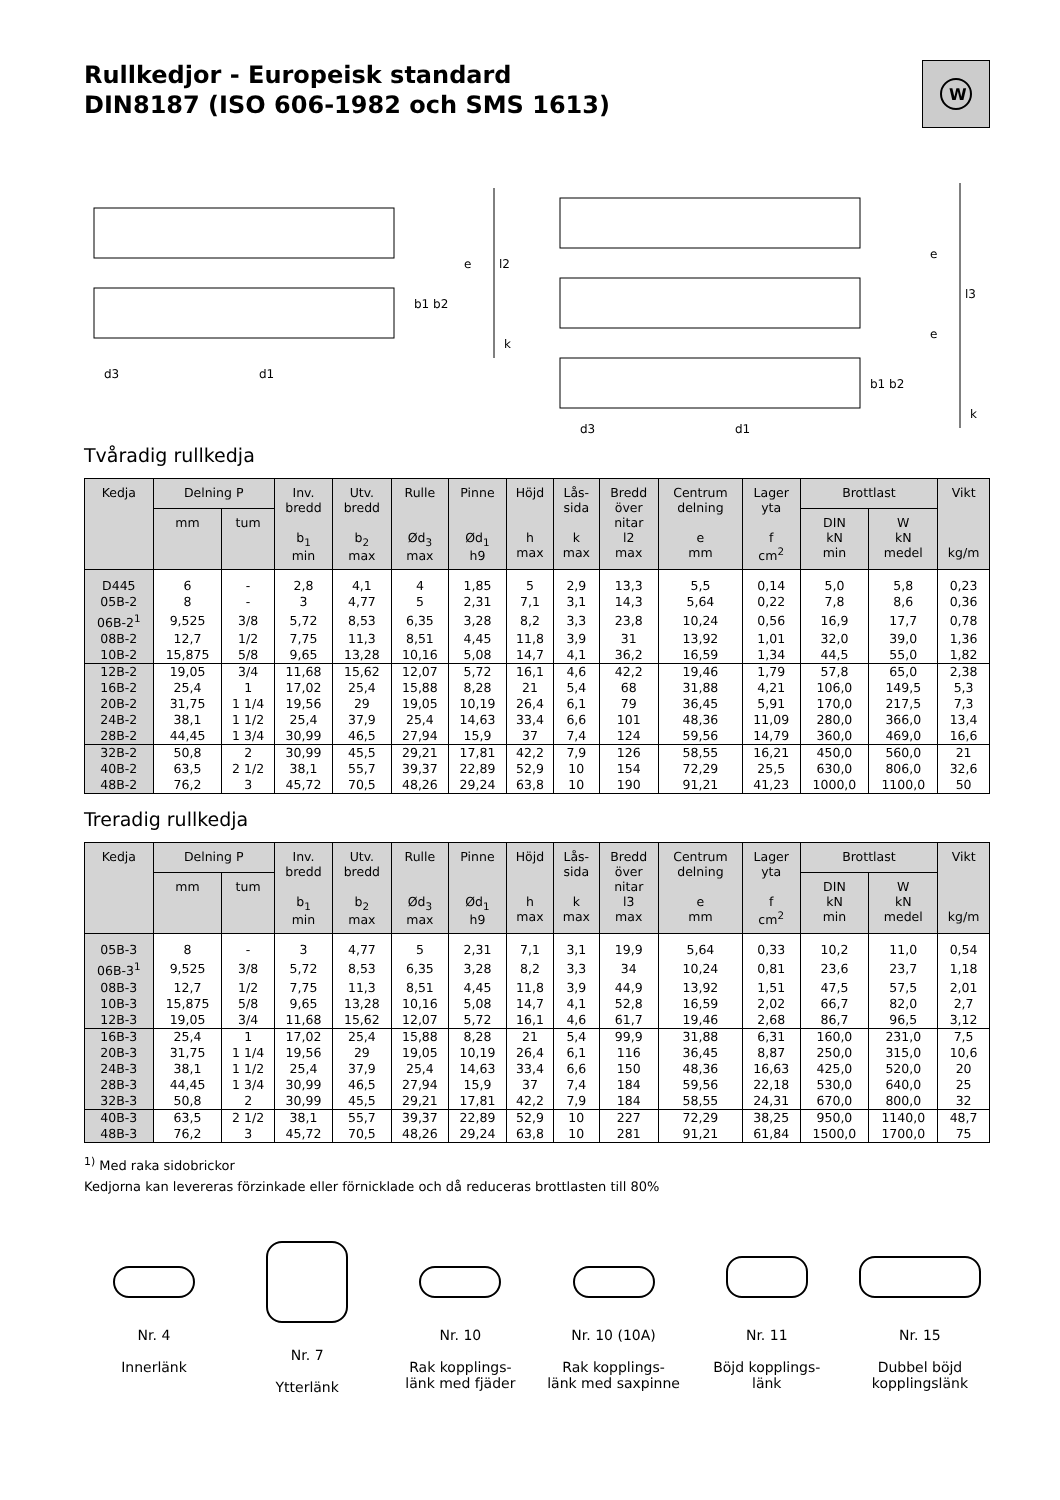Rullkedjor - Europeisk standard
DIN8187 (ISO 606-1982 och SMS 1613)
W
e
l2
b1 b2
k
d3
d1
e
e
l3
b1 b2
k
d3
d1
Tvåradig rullkedja
| Kedja | Delning P | | Inv. bredd b<sub>1</sub> min | Utv. bredd b<sub>2</sub> max | Rulle Ød<sub>3</sub> max | Pinne Ød<sub>1</sub> h9 | Höjd h max | Lås- sida k max | Bredd över nitar l2 max | Centrum delning e mm | Lager yta f cm<sup>2</sup> | Brottlast | | Vikt kg/m |
| --- | --- | --- | --- | --- | --- | --- | --- | --- | --- | --- | --- | --- | --- | --- |
| | mm | tum | | | | | | | | | | DIN kN min | W kN medel | |
| D445 | 6 | - | 2,8 | 4,1 | 4 | 1,85 | 5 | 2,9 | 13,3 | 5,5 | 0,14 | 5,0 | 5,8 | 0,23 |
| 05B-2 | 8 | - | 3 | 4,77 | 5 | 2,31 | 7,1 | 3,1 | 14,3 | 5,64 | 0,22 | 7,8 | 8,6 | 0,36 |
| 06B-2<sup>1</sup> | 9,525 | 3/8 | 5,72 | 8,53 | 6,35 | 3,28 | 8,2 | 3,3 | 23,8 | 10,24 | 0,56 | 16,9 | 17,7 | 0,78 |
| 08B-2 | 12,7 | 1/2 | 7,75 | 11,3 | 8,51 | 4,45 | 11,8 | 3,9 | 31 | 13,92 | 1,01 | 32,0 | 39,0 | 1,36 |
| 10B-2 | 15,875 | 5/8 | 9,65 | 13,28 | 10,16 | 5,08 | 14,7 | 4,1 | 36,2 | 16,59 | 1,34 | 44,5 | 55,0 | 1,82 |
| 12B-2 | 19,05 | 3/4 | 11,68 | 15,62 | 12,07 | 5,72 | 16,1 | 4,6 | 42,2 | 19,46 | 1,79 | 57,8 | 65,0 | 2,38 |
| 16B-2 | 25,4 | 1 | 17,02 | 25,4 | 15,88 | 8,28 | 21 | 5,4 | 68 | 31,88 | 4,21 | 106,0 | 149,5 | 5,3 |
| 20B-2 | 31,75 | 1 1/4 | 19,56 | 29 | 19,05 | 10,19 | 26,4 | 6,1 | 79 | 36,45 | 5,91 | 170,0 | 217,5 | 7,3 |
| 24B-2 | 38,1 | 1 1/2 | 25,4 | 37,9 | 25,4 | 14,63 | 33,4 | 6,6 | 101 | 48,36 | 11,09 | 280,0 | 366,0 | 13,4 |
| 28B-2 | 44,45 | 1 3/4 | 30,99 | 46,5 | 27,94 | 15,9 | 37 | 7,4 | 124 | 59,56 | 14,79 | 360,0 | 469,0 | 16,6 |
| 32B-2 | 50,8 | 2 | 30,99 | 45,5 | 29,21 | 17,81 | 42,2 | 7,9 | 126 | 58,55 | 16,21 | 450,0 | 560,0 | 21 |
| 40B-2 | 63,5 | 2 1/2 | 38,1 | 55,7 | 39,37 | 22,89 | 52,9 | 10 | 154 | 72,29 | 25,5 | 630,0 | 806,0 | 32,6 |
| 48B-2 | 76,2 | 3 | 45,72 | 70,5 | 48,26 | 29,24 | 63,8 | 10 | 190 | 91,21 | 41,23 | 1000,0 | 1100,0 | 50 |
Treradig rullkedja
| Kedja | Delning P | | Inv. bredd b<sub>1</sub> min | Utv. bredd b<sub>2</sub> max | Rulle Ød<sub>3</sub> max | Pinne Ød<sub>1</sub> h9 | Höjd h max | Lås- sida k max | Bredd över nitar l3 max | Centrum delning e mm | Lager yta f cm<sup>2</sup> | Brottlast | | Vikt kg/m |
| --- | --- | --- | --- | --- | --- | --- | --- | --- | --- | --- | --- | --- | --- | --- |
| | mm | tum | | | | | | | | | | DIN kN min | W kN medel | |
| 05B-3 | 8 | - | 3 | 4,77 | 5 | 2,31 | 7,1 | 3,1 | 19,9 | 5,64 | 0,33 | 10,2 | 11,0 | 0,54 |
| 06B-3<sup>1</sup> | 9,525 | 3/8 | 5,72 | 8,53 | 6,35 | 3,28 | 8,2 | 3,3 | 34 | 10,24 | 0,81 | 23,6 | 23,7 | 1,18 |
| 08B-3 | 12,7 | 1/2 | 7,75 | 11,3 | 8,51 | 4,45 | 11,8 | 3,9 | 44,9 | 13,92 | 1,51 | 47,5 | 57,5 | 2,01 |
| 10B-3 | 15,875 | 5/8 | 9,65 | 13,28 | 10,16 | 5,08 | 14,7 | 4,1 | 52,8 | 16,59 | 2,02 | 66,7 | 82,0 | 2,7 |
| 12B-3 | 19,05 | 3/4 | 11,68 | 15,62 | 12,07 | 5,72 | 16,1 | 4,6 | 61,7 | 19,46 | 2,68 | 86,7 | 96,5 | 3,12 |
| 16B-3 | 25,4 | 1 | 17,02 | 25,4 | 15,88 | 8,28 | 21 | 5,4 | 99,9 | 31,88 | 6,31 | 160,0 | 231,0 | 7,5 |
| 20B-3 | 31,75 | 1 1/4 | 19,56 | 29 | 19,05 | 10,19 | 26,4 | 6,1 | 116 | 36,45 | 8,87 | 250,0 | 315,0 | 10,6 |
| 24B-3 | 38,1 | 1 1/2 | 25,4 | 37,9 | 25,4 | 14,63 | 33,4 | 6,6 | 150 | 48,36 | 16,63 | 425,0 | 520,0 | 20 |
| 28B-3 | 44,45 | 1 3/4 | 30,99 | 46,5 | 27,94 | 15,9 | 37 | 7,4 | 184 | 59,56 | 22,18 | 530,0 | 640,0 | 25 |
| 32B-3 | 50,8 | 2 | 30,99 | 45,5 | 29,21 | 17,81 | 42,2 | 7,9 | 184 | 58,55 | 24,31 | 670,0 | 800,0 | 32 |
| 40B-3 | 63,5 | 2 1/2 | 38,1 | 55,7 | 39,37 | 22,89 | 52,9 | 10 | 227 | 72,29 | 38,25 | 950,0 | 1140,0 | 48,7 |
| 48B-3 | 76,2 | 3 | 45,72 | 70,5 | 48,26 | 29,24 | 63,8 | 10 | 281 | 91,21 | 61,84 | 1500,0 | 1700,0 | 75 |
<sup>1)</sup> Med raka sidobrickor
Kedjorna kan levereras förzinkade eller förnicklade och då reduceras brottlasten till 80%
Nr. 4
Innerlänk
Nr. 7
Ytterlänk
Nr. 10
Rak kopplings-
länk med fjäder
Nr. 10 (10A)
Rak kopplings-
länk med saxpinne
Nr. 11
Böjd kopplings-
länk
Nr. 15
Dubbel böjd
kopplingslänk